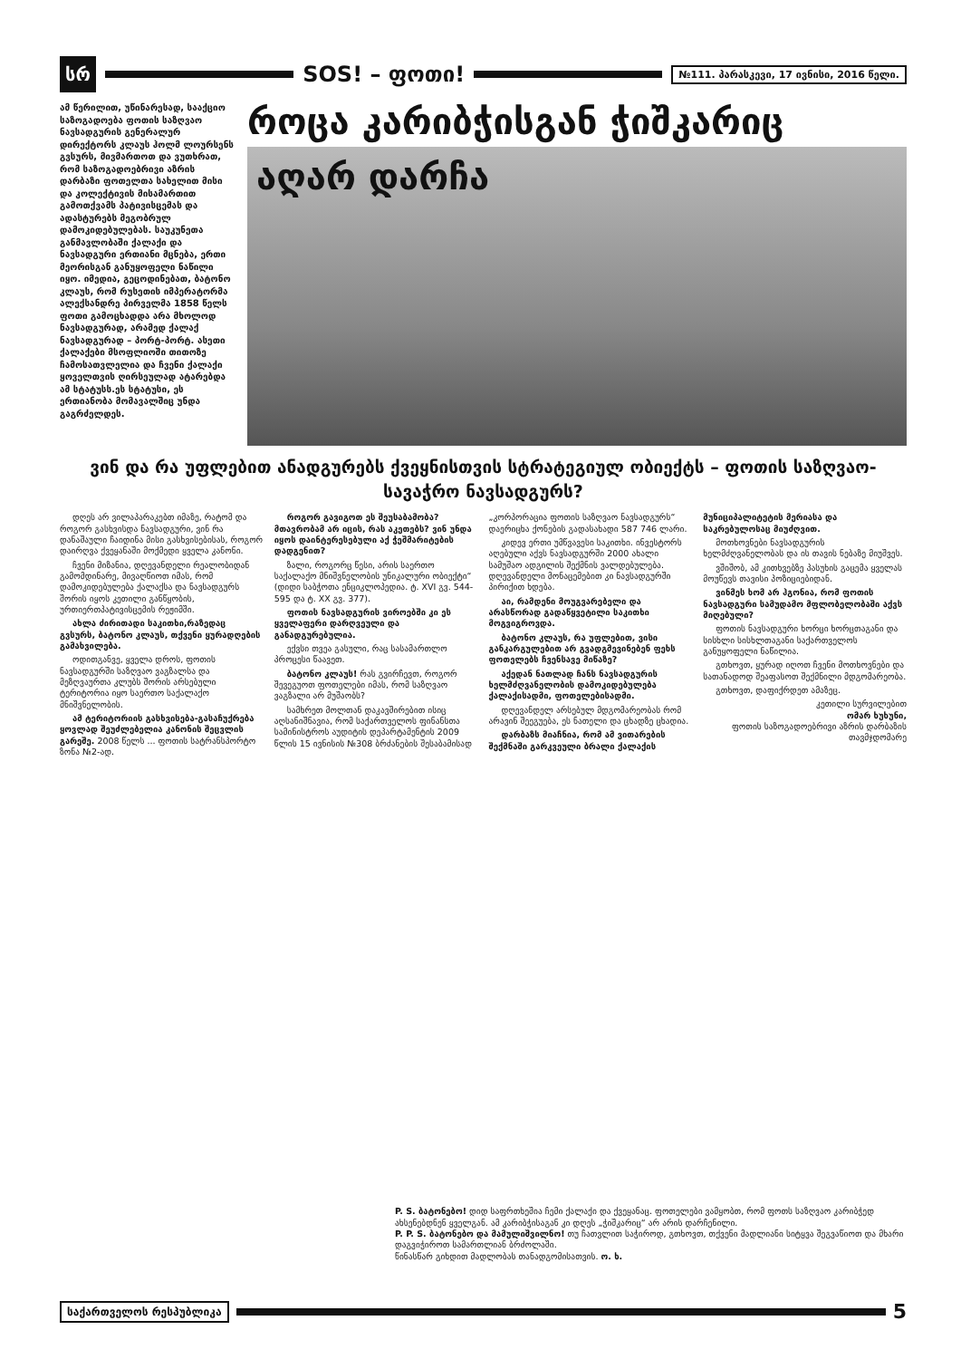სრ
SOS! – ფოთი!
№111. პარასკევი, 17 ივნისი, 2016 წელი.
ამ წერილით, უწინარესად, სააქციო საზოგადოება ფოთის საზღვაო ნავსადგურის გენერალურ დირექტორს კლაუს ჰოლმ ლოურსენს გვსურს, მივმართოთ და ვუთხრათ, რომ საზოგადოებრივი აზრის დარბაზი ფოთელთა სახელით მისი და კოლექტივის მისამართით გამოთქვამს პატივისცემას და ადასტურებს მეგობრულ დამოკიდებულებას. საუკუნეთა განმავლობაში ქალაქი და ნავსადგური ერთიანი მცნება, ერთი მეორისგან განუყოფელი ნაწილი იყო. იმედია, გეცოდინებათ, ბატონო კლაუს, რომ რუსეთის იმპერატორმა ალექსანდრე პირველმა 1858 წელს ფოთი გამოცხადდა არა მხოლოდ ნავსადგურად, არამედ ქალაქ ნავსადგურად – პორტ-პორტ. ასეთი ქალაქები მსოფლიოში თითოზე ჩამოსათვლელია და ჩვენი ქალაქი ყოველთვის ღირსეულად ატარებდა ამ სტატუსს.ეს სტატუსი, ეს ერთიანობა მომავალშიც უნდა გაგრძელდეს.
როცა კარიბჭისგან ჭიშკარიც
აღარ დარჩა
ვინ და რა უფლებით ანადგურებს ქვეყნისთვის სტრატეგიულ ობიექტს – ფოთის საზღვაო-სავაჭრო ნავსადგურს?
დღეს არ ვილაპარაკებთ იმაზე, რატომ და როგორ გასხვისდა ნავსადგური, ვინ რა დანაშაული ჩაიდინა მისი გასხვისებისას, როგორ დაირღვა ქვეყანაში მოქმედი ყველა კანონი.
ჩვენი მიზანია, დღევანდელი რეალობიდან გამომდინარე, მივაღწიოთ იმას, რომ დამოკიდებულება ქალაქსა და ნავსადგურს შორის იყოს კეთილი განწყობის, ურთიერთპატივისცემის რეჟიმში.
ახლა ძირითადი საკითხი,რაზედაც გვსურს, ბატონო კლაუს, თქვენი ყურადღების გამახვილება.
ოდითგანვე, ყველა დროს, ფოთის ნავსადგურში საზღვაო ვაგზალსა და მეზღვაურთა კლუბს შორის არსებული ტერიტორია იყო საერთო საქალაქო მნიშვნელობის.
ამ ტერიტორიის გასხვისება-გასაჩუქრება ყოვლად შეუძლებელია კანონის შეცვლის გარეშე. 2008 წელს ... ფოთის სატრანსპორტო ზონა №2-ად.
როგორ გავიგოთ ეს შეუსაბამობა? მთავრობამ არ იცის, რას აკეთებს? ვინ უნდა იყოს დაინტერესებული აქ ჭეშმარიტების დადგენით?
ზალი, როგორც წესი, არის საერთო საქალაქო მნიშვნელობის უნიკალური ობიექტი“ (დიდი საბჭოთა ენციკლოპედია. ტ. XVI გვ. 544-595 და ტ. XX გვ. 377).
ფოთის ნავსადგურის ვიროებში კი ეს ყველაფერი დარღვეული და განადგურებულია.
ექვსი თვეა გასული, რაც სასამართლო პროცესი წაავეთ.
ბატონო კლაუს! რას გვირჩევთ, როგორ შევეგუოთ ფოთელები იმას, რომ საზღვაო ვაგზალი არ მუშაობს?
სამხრეთ მოლთან დაკავშირებით ისიც აღსანიშნავია, რომ საქართველოს ფინანსთა სამინისტროს აუდიტის დეპარტამენტის 2009 წლის 15 ივნისის №308 ბრძანების შესაბამისად „კორპორაცია ფოთის საზღვაო ნავსადგურს“ დაერიცხა ქონების გადასახადი 587 746 ლარი.
კიდევ ერთი უმწვავესი საკითხი. ინვესტორს აღებული აქვს ნავსადგურში 2000 ახალი სამუშაო ადგილის შექმნის ვალდებულება. დღევანდელი მონაცემებით კი ნავსადგურში პირიქით ხდება.
აი, რამდენი მოუგვარებელი და არასწორად გადაწყვეტილი საკითხი მოგვიგროვდა.
ბატონო კლაუს, რა უფლებით, ვისი განკარგულებით არ გვადგმევინებენ ფეხს ფოთელებს ჩვენსავე მიწაზე?
აქედან ნათლად ჩანს ნავსადგურის ხელმძღვანელობის დამოკიდებულება ქალაქისადმი, ფოთელებისადმი.
დღევანდელ არსებულ მდგომარეობას რომ არავინ შეეგუება, ეს ნათელი და ცხადზე ცხადია.
დარბაზს მიაჩნია, რომ ამ ვითარების შექმნაში გარკვეული ბრალი ქალაქის მუნიციპალიტეტის მერიასა და საკრებულოსაც მიუძღვით.
მოთხოვნები ნავსადგურის ხელმძღვანელობას და ის თავის ნებაზე მიუშვეს.
ვშიშობ, ამ კითხვებზე პასუხის გაცემა ყველას მოუწევს თავისი პოზიციებიდან.
ვინმეს ხომ არ ჰგონია, რომ ფოთის ნავსადგური სამუდამო მფლობელობაში აქვს მიღებული?
ფოთის ნავსადგური ხორცი ხორცთაგანი და სისხლი სისხლთაგანი საქართველოს განუყოფელი ნაწილია.
გთხოვთ, ყურად იღოთ ჩვენი მოთხოვნები და სათანადოდ შეაფასოთ შექმნილი მდგომარეობა.
გთხოვთ, დაფიქრდეთ ამაზეც.
კეთილი სურვილებით
ომარ ხუხუნი,
ფოთის საზოგადოებრივი აზრის დარბაზის თავმჯდომარე
P. S. ბატონებო! დიდ საფრთხეშია ჩემი ქალაქი და ქვეყანაც. ფოთელები ვამყობთ, რომ ფოთს საზღვაო კარიბჭედ ახსენებდნენ ყველგან. ამ კარიბჭისაგან კი დღეს „ჭიშკარიც“ არ არის დარჩენილი.
P. P. S. ბატონებო და მამულიშვილნო! თუ ჩათვლით საჭიროდ, გთხოვთ, თქვენი მადლიანი სიტყვა შეგვაწიოთ და მხარი დაგვიჭიროთ სამართლიან ბრძოლაში.
წინასწარ გიხდით მადლობას თანადგომისათვის. ო. ხ.
საქართველოს რესპუბლიკა
5